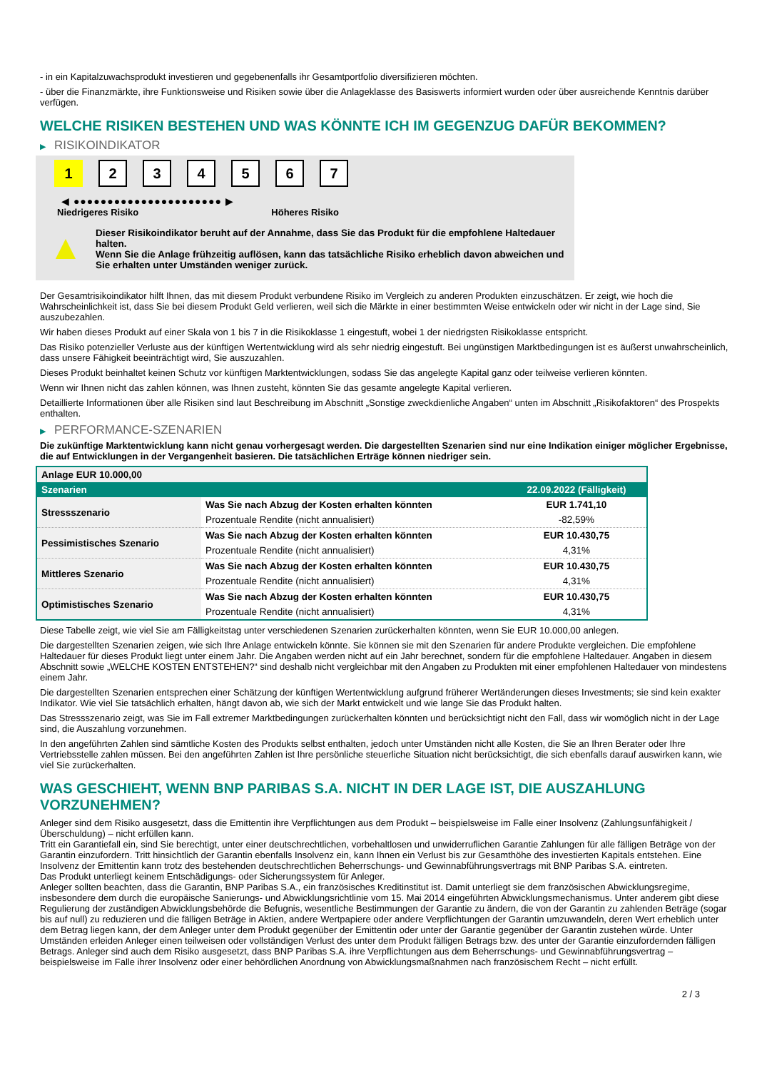- in ein Kapitalzuwachsprodukt investieren und gegebenenfalls ihr Gesamtportfolio diversifizieren möchten.
- über die Finanzmärkte, ihre Funktionsweise und Risiken sowie über die Anlageklasse des Basiswerts informiert wurden oder über ausreichende Kenntnis darüber verfügen.
WELCHE RISIKEN BESTEHEN UND WAS KÖNNTE ICH IM GEGENZUG DAFÜR BEKOMMEN?
▶ RISIKOINDIKATOR
1 2 3 4 5 6 7
◀ ●●●●●●●●●●●●●●●●●●●●●● ▶
Niedrigeres Risiko Höheres Risiko
▲
Dieser Risikoindikator beruht auf der Annahme, dass Sie das Produkt für die empfohlene Haltedauer halten.
Wenn Sie die Anlage frühzeitig auflösen, kann das tatsächliche Risiko erheblich davon abweichen und Sie erhalten unter Umständen weniger zurück.
Der Gesamtrisikoindikator hilft Ihnen, das mit diesem Produkt verbundene Risiko im Vergleich zu anderen Produkten einzuschätzen. Er zeigt, wie hoch die Wahrscheinlichkeit ist, dass Sie bei diesem Produkt Geld verlieren, weil sich die Märkte in einer bestimmten Weise entwickeln oder wir nicht in der Lage sind, Sie auszubezahlen.
Wir haben dieses Produkt auf einer Skala von 1 bis 7 in die Risikoklasse 1 eingestuft, wobei 1 der niedrigsten Risikoklasse entspricht.
Das Risiko potenzieller Verluste aus der künftigen Wertentwicklung wird als sehr niedrig eingestuft. Bei ungünstigen Marktbedingungen ist es äußerst unwahrscheinlich, dass unsere Fähigkeit beeinträchtigt wird, Sie auszuzahlen.
Dieses Produkt beinhaltet keinen Schutz vor künftigen Marktentwicklungen, sodass Sie das angelegte Kapital ganz oder teilweise verlieren könnten.
Wenn wir Ihnen nicht das zahlen können, was Ihnen zusteht, könnten Sie das gesamte angelegte Kapital verlieren.
Detaillierte Informationen über alle Risiken sind laut Beschreibung im Abschnitt „Sonstige zweckdienliche Angaben“ unten im Abschnitt „Risikofaktoren“ des Prospekts enthalten.
▶ PERFORMANCE-SZENARIEN
Die zukünftige Marktentwicklung kann nicht genau vorhergesagt werden. Die dargestellten Szenarien sind nur eine Indikation einiger möglicher Ergebnisse, die auf Entwicklungen in der Vergangenheit basieren. Die tatsächlichen Erträge können niedriger sein.
| Anlage EUR 10.000,00 | | |
| --- | --- | --- |
| Szenarien | | 22.09.2022 (Fälligkeit) |
| Stressszenario | Was Sie nach Abzug der Kosten erhalten könnten | EUR 1.741,10 |
| | Prozentuale Rendite (nicht annualisiert) | -82,59% |
| Pessimistisches Szenario | Was Sie nach Abzug der Kosten erhalten könnten | EUR 10.430,75 |
| | Prozentuale Rendite (nicht annualisiert) | 4,31% |
| Mittleres Szenario | Was Sie nach Abzug der Kosten erhalten könnten | EUR 10.430,75 |
| | Prozentuale Rendite (nicht annualisiert) | 4,31% |
| Optimistisches Szenario | Was Sie nach Abzug der Kosten erhalten könnten | EUR 10.430,75 |
| | Prozentuale Rendite (nicht annualisiert) | 4,31% |
Diese Tabelle zeigt, wie viel Sie am Fälligkeitstag unter verschiedenen Szenarien zurückerhalten könnten, wenn Sie EUR 10.000,00 anlegen.
Die dargestellten Szenarien zeigen, wie sich Ihre Anlage entwickeln könnte. Sie können sie mit den Szenarien für andere Produkte vergleichen. Die empfohlene Haltedauer für dieses Produkt liegt unter einem Jahr. Die Angaben werden nicht auf ein Jahr berechnet, sondern für die empfohlene Haltedauer. Angaben in diesem Abschnitt sowie „WELCHE KOSTEN ENTSTEHEN?“ sind deshalb nicht vergleichbar mit den Angaben zu Produkten mit einer empfohlenen Haltedauer von mindestens einem Jahr.
Die dargestellten Szenarien entsprechen einer Schätzung der künftigen Wertentwicklung aufgrund früherer Wertänderungen dieses Investments; sie sind kein exakter Indikator. Wie viel Sie tatsächlich erhalten, hängt davon ab, wie sich der Markt entwickelt und wie lange Sie das Produkt halten.
Das Stressszenario zeigt, was Sie im Fall extremer Marktbedingungen zurückerhalten könnten und berücksichtigt nicht den Fall, dass wir womöglich nicht in der Lage sind, die Auszahlung vorzunehmen.
In den angeführten Zahlen sind sämtliche Kosten des Produkts selbst enthalten, jedoch unter Umständen nicht alle Kosten, die Sie an Ihren Berater oder Ihre Vertriebsstelle zahlen müssen. Bei den angeführten Zahlen ist Ihre persönliche steuerliche Situation nicht berücksichtigt, die sich ebenfalls darauf auswirken kann, wie viel Sie zurückerhalten.
WAS GESCHIEHT, WENN BNP PARIBAS S.A. NICHT IN DER LAGE IST, DIE AUSZAHLUNG VORZUNEHMEN?
Anleger sind dem Risiko ausgesetzt, dass die Emittentin ihre Verpflichtungen aus dem Produkt – beispielsweise im Falle einer Insolvenz (Zahlungsunfähigkeit / Überschuldung) – nicht erfüllen kann.
Tritt ein Garantiefall ein, sind Sie berechtigt, unter einer deutschrechtlichen, vorbehaltlosen und unwiderruflichen Garantie Zahlungen für alle fälligen Beträge von der Garantin einzufordern. Tritt hinsichtlich der Garantin ebenfalls Insolvenz ein, kann Ihnen ein Verlust bis zur Gesamthöhe des investierten Kapitals entstehen. Eine Insolvenz der Emittentin kann trotz des bestehenden deutschrechtlichen Beherrschungs- und Gewinnabführungsvertrags mit BNP Paribas S.A. eintreten.
Das Produkt unterliegt keinem Entschädigungs- oder Sicherungssystem für Anleger.
Anleger sollten beachten, dass die Garantin, BNP Paribas S.A., ein französisches Kreditinstitut ist. Damit unterliegt sie dem französischen Abwicklungsregime, insbesondere dem durch die europäische Sanierungs- und Abwicklungsrichtlinie vom 15. Mai 2014 eingeführten Abwicklungsmechanismus. Unter anderem gibt diese Regulierung der zuständigen Abwicklungsbehörde die Befugnis, wesentliche Bestimmungen der Garantie zu ändern, die von der Garantin zu zahlenden Beträge (sogar bis auf null) zu reduzieren und die fälligen Beträge in Aktien, andere Wertpapiere oder andere Verpflichtungen der Garantin umzuwandeln, deren Wert erheblich unter dem Betrag liegen kann, der dem Anleger unter dem Produkt gegenüber der Emittentin oder unter der Garantie gegenüber der Garantin zustehen würde. Unter Umständen erleiden Anleger einen teilweisen oder vollständigen Verlust des unter dem Produkt fälligen Betrags bzw. des unter der Garantie einzufordernden fälligen Betrags. Anleger sind auch dem Risiko ausgesetzt, dass BNP Paribas S.A. ihre Verpflichtungen aus dem Beherrschungs- und Gewinnabführungsvertrag – beispielsweise im Falle ihrer Insolvenz oder einer behördlichen Anordnung von Abwicklungsmaßnahmen nach französischem Recht – nicht erfüllt.
2 / 3